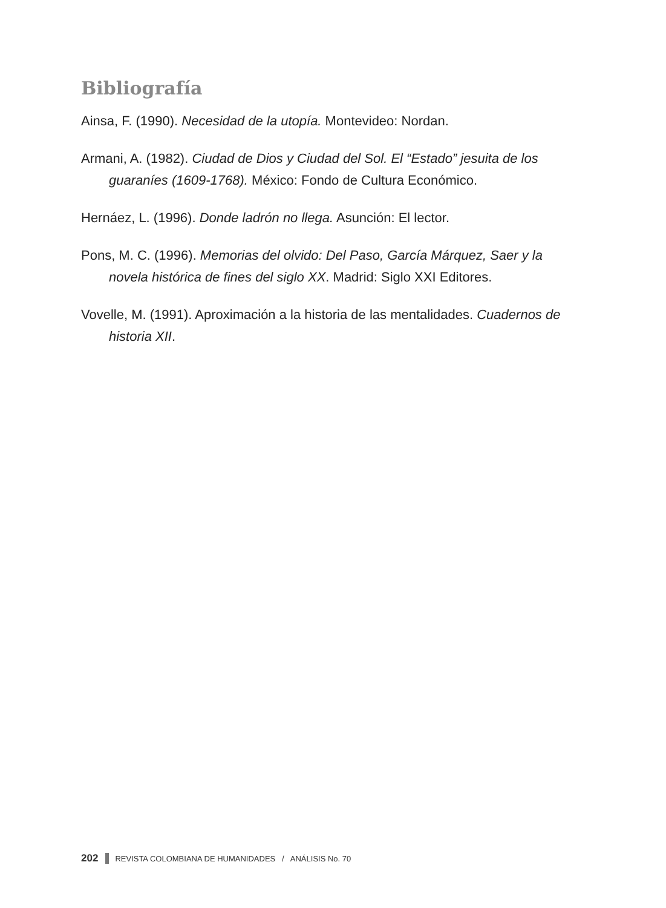Bibliografía
Ainsa, F. (1990). Necesidad de la utopía. Montevideo: Nordan.
Armani, A. (1982). Ciudad de Dios y Ciudad del Sol. El “Estado” jesuita de los guaraníes (1609-1768). México: Fondo de Cultura Económico.
Hernáez, L. (1996). Donde ladrón no llega. Asunción: El lector.
Pons, M. C. (1996). Memorias del olvido: Del Paso, García Márquez, Saer y la novela histórica de fines del siglo XX. Madrid: Siglo XXI Editores.
Vovelle, M. (1991). Aproximación a la historia de las mentalidades. Cuadernos de historia XII.
202 REVISTA COLOMBIANA DE HUMANIDADES / ANÁLISIS No. 70